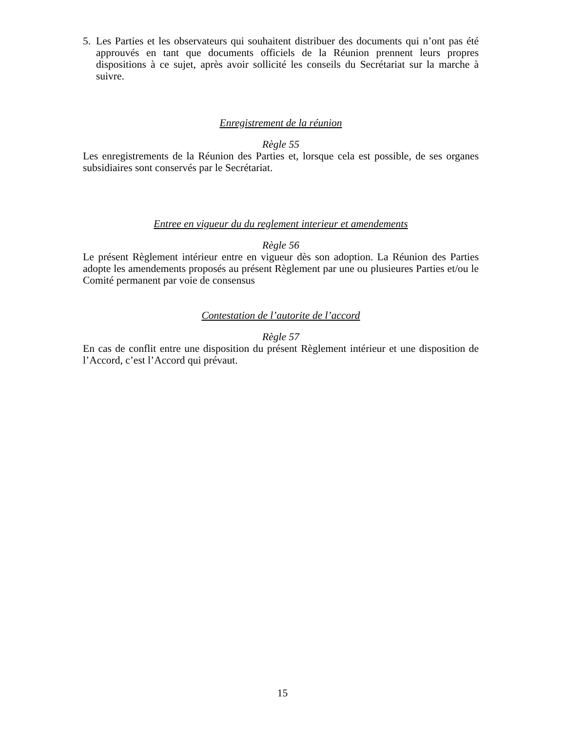5. Les Parties et les observateurs qui souhaitent distribuer des documents qui n’ont pas été approuvés en tant que documents officiels de la Réunion prennent leurs propres dispositions à ce sujet, après avoir sollicité les conseils du Secrétariat sur la marche à suivre.
Enregistrement de la réunion
Règle 55
Les enregistrements de la Réunion des Parties et, lorsque cela est possible, de ses organes subsidiaires sont conservés par le Secrétariat.
Entree en vigueur du du reglement interieur et amendements
Règle 56
Le présent Règlement intérieur entre en vigueur dès son adoption. La Réunion des Parties adopte les amendements proposés au présent Règlement par une ou plusieures Parties et/ou le Comité permanent par voie de consensus
Contestation de l’autorite de l’accord
Règle 57
En cas de conflit entre une disposition du présent Règlement intérieur et une disposition de l’Accord, c’est l’Accord qui prévaut.
15